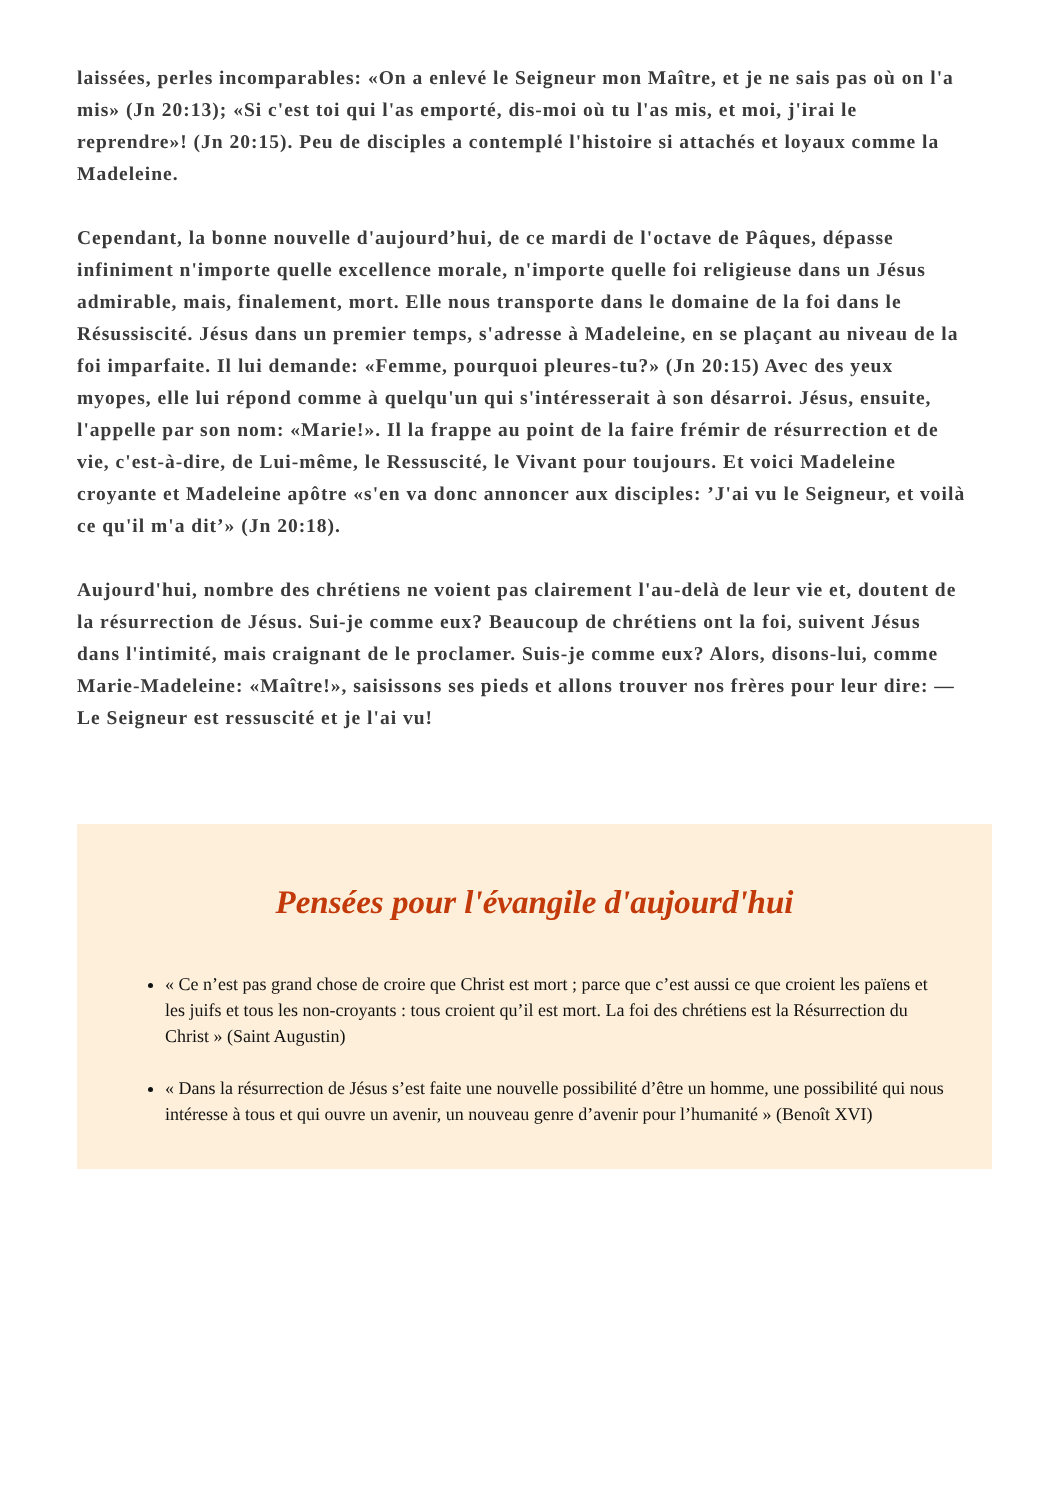laissées, perles incomparables: «On a enlevé le Seigneur mon Maître, et je ne sais pas où on l'a mis» (Jn 20:13); «Si c'est toi qui l'as emporté, dis-moi où tu l'as mis, et moi, j'irai le reprendre»! (Jn 20:15). Peu de disciples a contemplé l'histoire si attachés et loyaux comme la Madeleine.
Cependant, la bonne nouvelle d'aujourd’hui, de ce mardi de l'octave de Pâques, dépasse infiniment n'importe quelle excellence morale, n'importe quelle foi religieuse dans un Jésus admirable, mais, finalement, mort. Elle nous transporte dans le domaine de la foi dans le Résussiscité. Jésus dans un premier temps, s'adresse à Madeleine, en se plaçant au niveau de la foi imparfaite. Il lui demande: «Femme, pourquoi pleures-tu?» (Jn 20:15) Avec des yeux myopes, elle lui répond comme à quelqu'un qui s'intéresserait à son désarroi. Jésus, ensuite, l'appelle par son nom: «Marie!». Il la frappe au point de la faire frémir de résurrection et de vie, c'est-à-dire, de Lui-même, le Ressuscité, le Vivant pour toujours. Et voici Madeleine croyante et Madeleine apôtre «s'en va donc annoncer aux disciples: ’J'ai vu le Seigneur, et voilà ce qu'il m'a dit’» (Jn 20:18).
Aujourd'hui, nombre des chrétiens ne voient pas clairement l'au-delà de leur vie et, doutent de la résurrection de Jésus. Sui-je comme eux? Beaucoup de chrétiens ont la foi, suivent Jésus dans l'intimité, mais craignant de le proclamer. Suis-je comme eux? Alors, disons-lui, comme Marie-Madeleine: «Maître!», saisissons ses pieds et allons trouver nos frères pour leur dire: —Le Seigneur est ressuscité et je l'ai vu!
Pensées pour l'évangile d'aujourd'hui
« Ce n’est pas grand chose de croire que Christ est mort ; parce que c’est aussi ce que croient les païens et les juifs et tous les non-croyants : tous croient qu’il est mort. La foi des chrétiens est la Résurrection du Christ » (Saint Augustin)
« Dans la résurrection de Jésus s’est faite une nouvelle possibilité d’être un homme, une possibilité qui nous intéresse à tous et qui ouvre un avenir, un nouveau genre d’avenir pour l’humanité » (Benoît XVI)